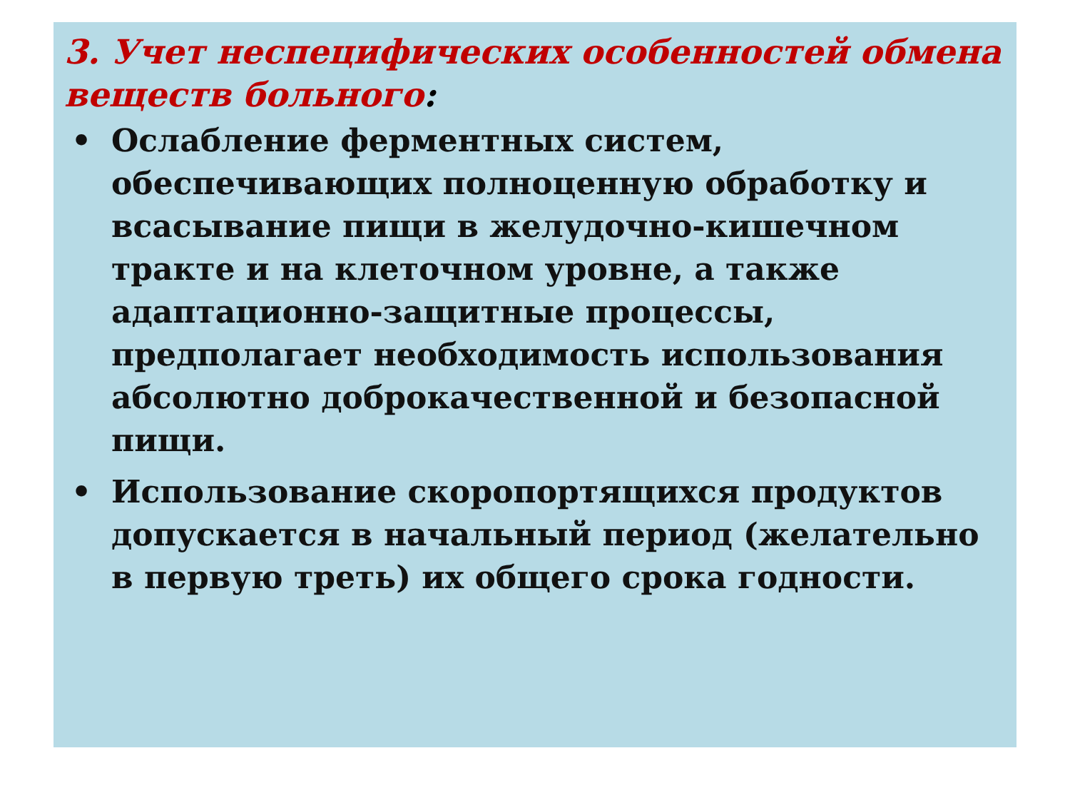3. Учет неспецифических особенностей обмена веществ больного:
• Ослабление ферментных систем, обеспечивающих полноценную обработку и всасывание пищи в желудочно-кишечном тракте и на клеточном уровне, а также адаптационно-защитные процессы, предполагает необходимость использования абсолютно доброкачественной и безопасной пищи.
• Использование скоропортящихся продуктов допускается в начальный период (желательно в первую треть) их общего срока годности.